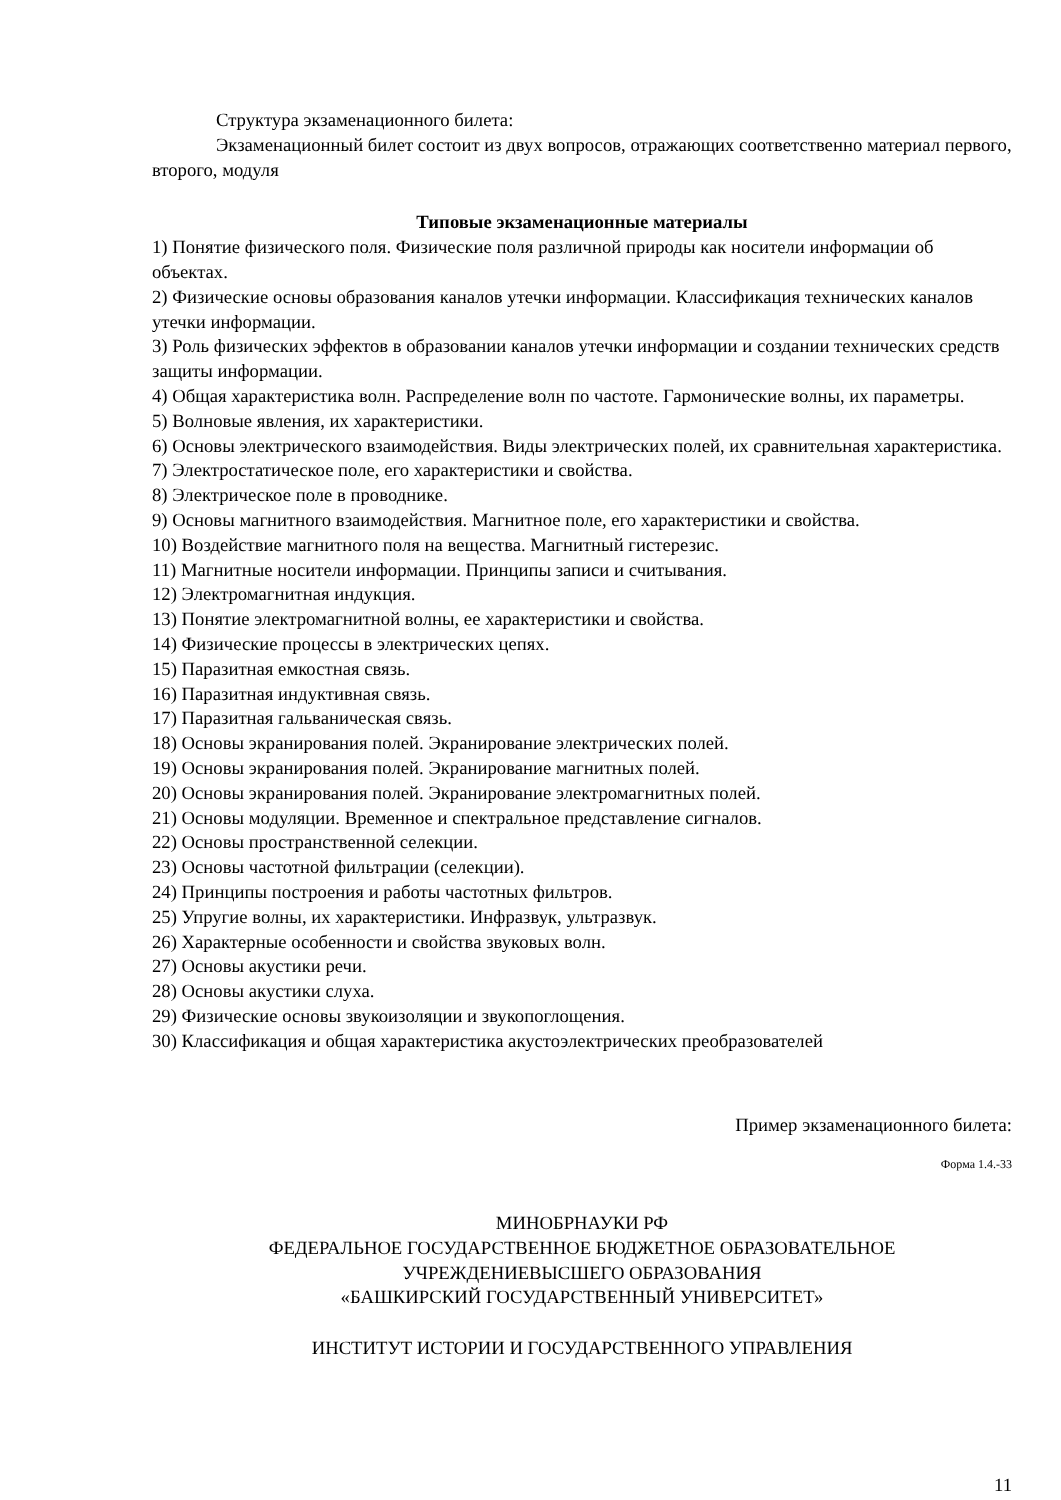Структура экзаменационного билета:
Экзаменационный билет состоит из двух вопросов, отражающих соответственно материал первого, второго, модуля
Типовые экзаменационные материалы
1) Понятие физического поля. Физические поля различной природы как носители информации об объектах.
2) Физические основы образования каналов утечки информации. Классификация технических каналов утечки информации.
3) Роль физических эффектов в образовании каналов утечки информации и создании технических средств защиты информации.
4) Общая характеристика волн. Распределение волн по частоте. Гармонические волны, их параметры.
5) Волновые явления, их характеристики.
6) Основы электрического взаимодействия. Виды электрических полей, их сравнительная характеристика.
7) Электростатическое поле, его характеристики и свойства.
8) Электрическое поле в проводнике.
9) Основы магнитного взаимодействия. Магнитное поле, его характеристики и свойства.
10) Воздействие магнитного поля на вещества. Магнитный гистерезис.
11) Магнитные носители информации. Принципы записи и считывания.
12) Электромагнитная индукция.
13) Понятие электромагнитной волны, ее характеристики и свойства.
14) Физические процессы в электрических цепях.
15) Паразитная емкостная связь.
16) Паразитная индуктивная связь.
17) Паразитная гальваническая связь.
18) Основы экранирования полей. Экранирование электрических полей.
19) Основы экранирования полей. Экранирование магнитных полей.
20) Основы экранирования полей. Экранирование электромагнитных полей.
21) Основы модуляции. Временное и спектральное представление сигналов.
22) Основы пространственной селекции.
23) Основы частотной фильтрации (селекции).
24) Принципы построения и работы частотных фильтров.
25) Упругие волны, их характеристики. Инфразвук, ультразвук.
26) Характерные особенности и свойства звуковых волн.
27) Основы акустики речи.
28) Основы акустики слуха.
29) Физические основы звукоизоляции и звукопоглощения.
30) Классификация и общая характеристика акустоэлектрических преобразователей
Пример экзаменационного билета:
Форма 1.4.-33
МИНОБРНАУКИ РФ
ФЕДЕРАЛЬНОЕ ГОСУДАРСТВЕННОЕ БЮДЖЕТНОЕ ОБРАЗОВАТЕЛЬНОЕ
УЧРЕЖДЕНИЕВЫСШЕГО ОБРАЗОВАНИЯ
«БАШКИРСКИЙ ГОСУДАРСТВЕННЫЙ УНИВЕРСИТЕТ»
ИНСТИТУТ ИСТОРИИ И ГОСУДАРСТВЕННОГО УПРАВЛЕНИЯ
11